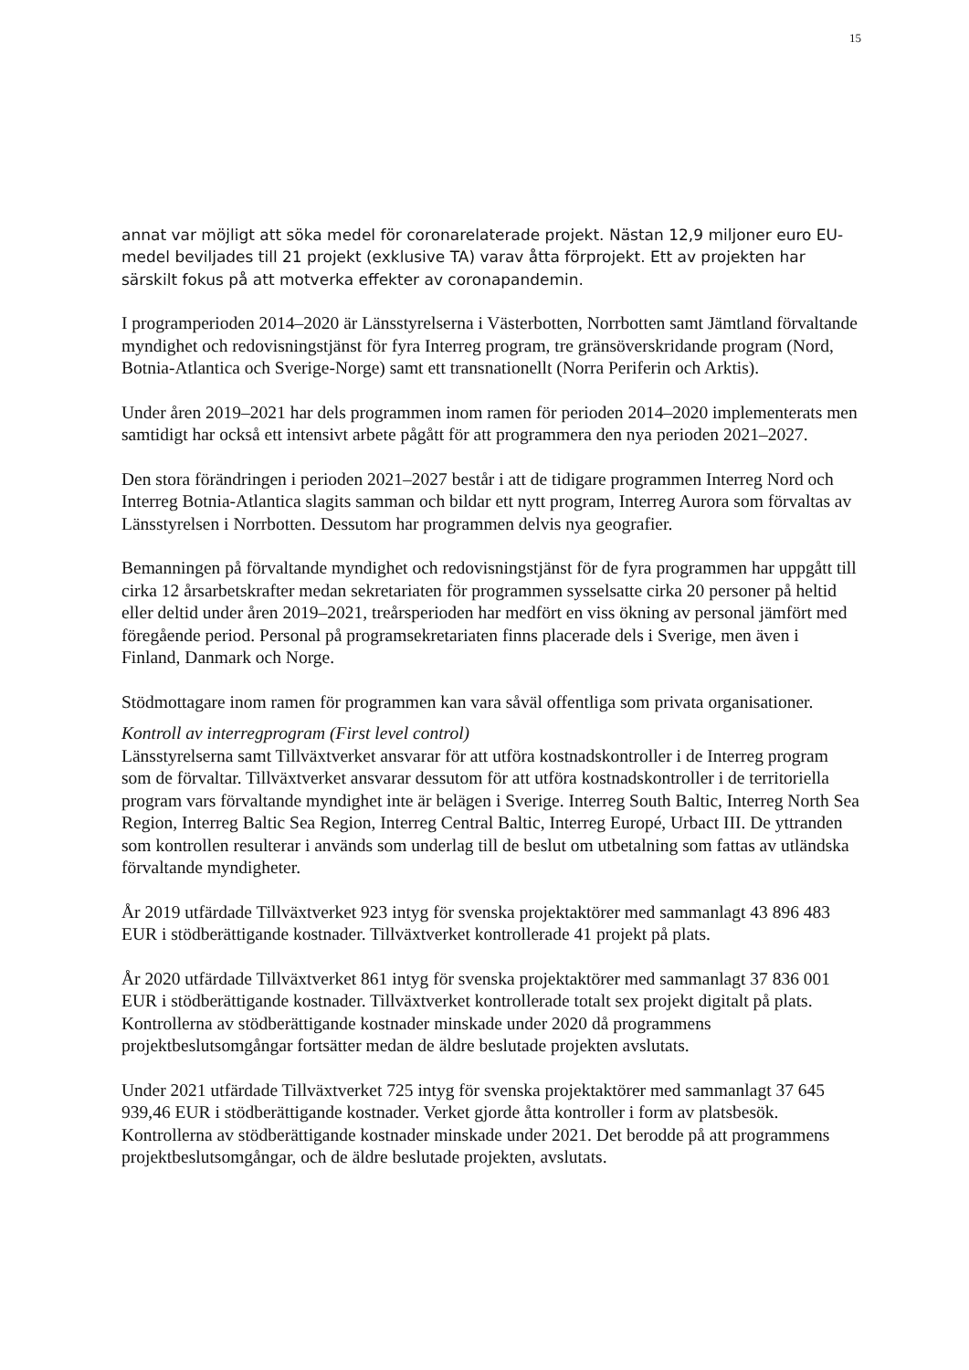15
annat var möjligt att söka medel för coronarelaterade projekt. Nästan 12,9 miljoner euro EU-medel beviljades till 21 projekt (exklusive TA) varav åtta förprojekt. Ett av projekten har särskilt fokus på att motverka effekter av coronapandemin.
I programperioden 2014–2020 är Länsstyrelserna i Västerbotten, Norrbotten samt Jämtland förvaltande myndighet och redovisningstjänst för fyra Interreg program, tre gränsöverskridande program (Nord, Botnia-Atlantica och Sverige-Norge) samt ett transnationellt (Norra Periferin och Arktis).
Under åren 2019–2021 har dels programmen inom ramen för perioden 2014–2020 implementerats men samtidigt har också ett intensivt arbete pågått för att programmera den nya perioden 2021–2027.
Den stora förändringen i perioden 2021–2027 består i att de tidigare programmen Interreg Nord och Interreg Botnia-Atlantica slagits samman och bildar ett nytt program, Interreg Aurora som förvaltas av Länsstyrelsen i Norrbotten. Dessutom har programmen delvis nya geografier.
Bemanningen på förvaltande myndighet och redovisningstjänst för de fyra programmen har uppgått till cirka 12 årsarbetskrafter medan sekretariaten för programmen sysselsatte cirka 20 personer på heltid eller deltid under åren 2019–2021, treårsperioden har medfört en viss ökning av personal jämfört med föregående period. Personal på programsekretariaten finns placerade dels i Sverige, men även i Finland, Danmark och Norge.
Stödmottagare inom ramen för programmen kan vara såväl offentliga som privata organisationer.
Kontroll av interregprogram (First level control)
Länsstyrelserna samt Tillväxtverket ansvarar för att utföra kostnadskontroller i de Interreg program som de förvaltar. Tillväxtverket ansvarar dessutom för att utföra kostnadskontroller i de territoriella program vars förvaltande myndighet inte är belägen i Sverige. Interreg South Baltic, Interreg North Sea Region, Interreg Baltic Sea Region, Interreg Central Baltic, Interreg Europé, Urbact III. De yttranden som kontrollen resulterar i används som underlag till de beslut om utbetalning som fattas av utländska förvaltande myndigheter.
År 2019 utfärdade Tillväxtverket 923 intyg för svenska projektaktörer med sammanlagt 43 896 483 EUR i stödberättigande kostnader. Tillväxtverket kontrollerade 41 projekt på plats.
År 2020 utfärdade Tillväxtverket 861 intyg för svenska projektaktörer med sammanlagt 37 836 001 EUR i stödberättigande kostnader. Tillväxtverket kontrollerade totalt sex projekt digitalt på plats. Kontrollerna av stödberättigande kostnader minskade under 2020 då programmens projektbeslutsomgångar fortsätter medan de äldre beslutade projekten avslutats.
Under 2021 utfärdade Tillväxtverket 725 intyg för svenska projektaktörer med sammanlagt 37 645 939,46 EUR i stödberättigande kostnader. Verket gjorde åtta kontroller i form av platsbesök. Kontrollerna av stödberättigande kostnader minskade under 2021. Det berodde på att programmens projektbeslutsomgångar, och de äldre beslutade projekten, avslutats.